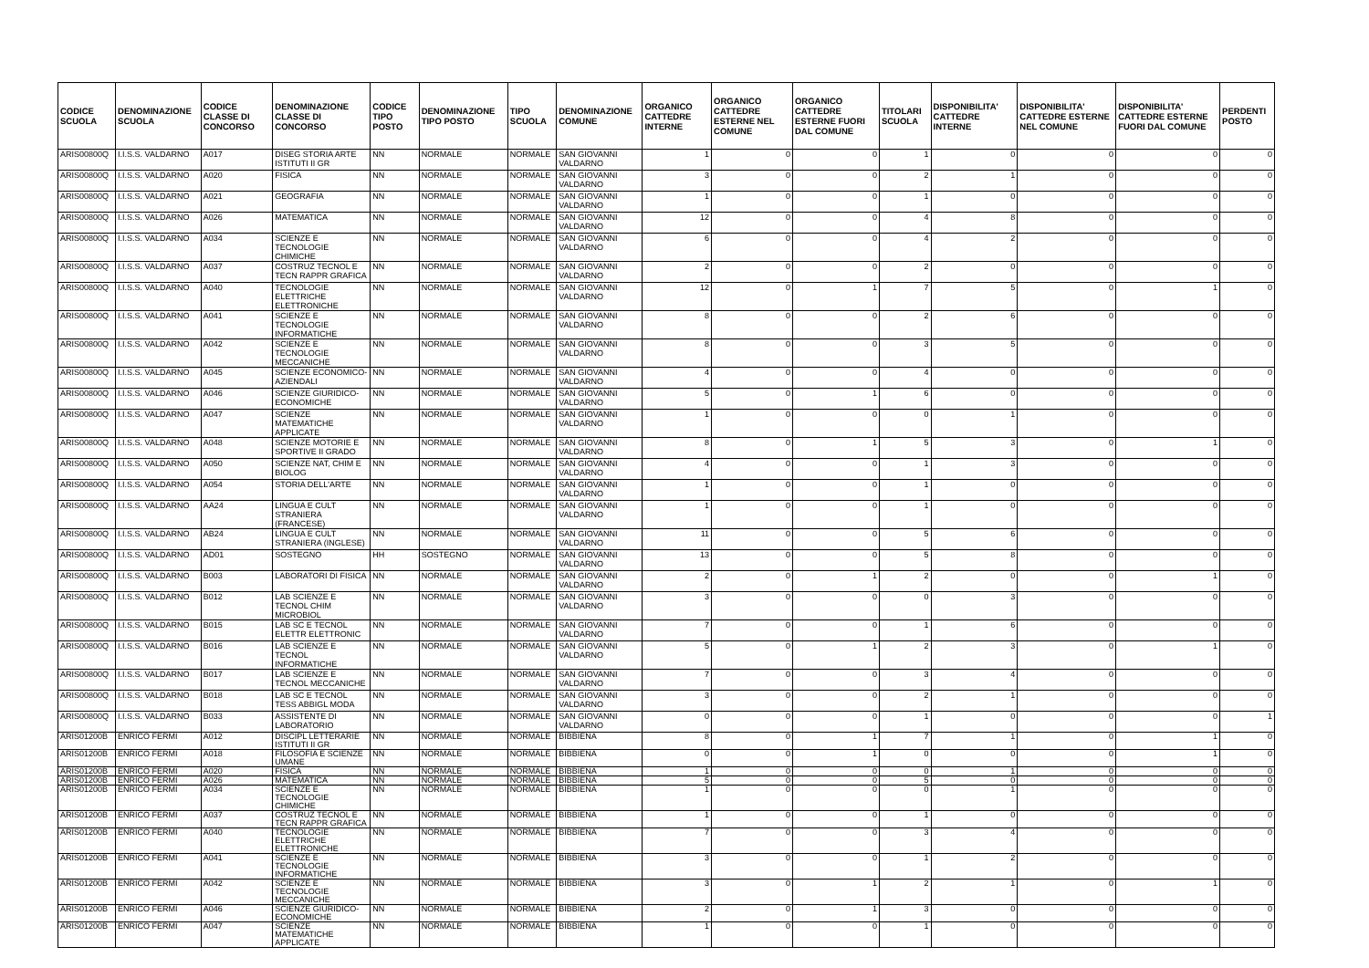| CODICE SCUOLA | DENOMINAZIONE SCUOLA | CODICE CLASSE DI CONCORSO | DENOMINAZIONE CLASSE DI CONCORSO | CODICE TIPO POSTO | DENOMINAZIONE TIPO POSTO | TIPO SCUOLA | DENOMINAZIONE COMUNE | ORGANICO CATTEDRE INTERNE | ORGANICO CATTEDRE ESTERNE NEL COMUNE | ORGANICO CATTEDRE ESTERNE FUORI DAL COMUNE | TITOLARI SCUOLA | DISPONIBILITA' CATTEDRE INTERNE | DISPONIBILITA' CATTEDRE ESTERNE NEL COMUNE | DISPONIBILITA' CATTEDRE ESTERNE FUORI DAL COMUNE | PERDENTI POSTO |
| --- | --- | --- | --- | --- | --- | --- | --- | --- | --- | --- | --- | --- | --- | --- | --- |
| ARIS00800Q | I.I.S.S. VALDARNO | A017 | DISEG STORIA ARTE ISTITUTI II GR | NN | NORMALE | NORMALE | SAN GIOVANNI VALDARNO | 1 | 0 | 0 | 1 | 0 | 0 | 0 | 0 |
| ARIS00800Q | I.I.S.S. VALDARNO | A020 | FISICA | NN | NORMALE | NORMALE | SAN GIOVANNI VALDARNO | 3 | 0 | 0 | 2 | 1 | 0 | 0 | 0 |
| ARIS00800Q | I.I.S.S. VALDARNO | A021 | GEOGRAFIA | NN | NORMALE | NORMALE | SAN GIOVANNI VALDARNO | 1 | 0 | 0 | 1 | 0 | 0 | 0 | 0 |
| ARIS00800Q | I.I.S.S. VALDARNO | A026 | MATEMATICA | NN | NORMALE | NORMALE | SAN GIOVANNI VALDARNO | 12 | 0 | 0 | 4 | 8 | 0 | 0 | 0 |
| ARIS00800Q | I.I.S.S. VALDARNO | A034 | SCIENZE E TECNOLOGIE CHIMICHE | NN | NORMALE | NORMALE | SAN GIOVANNI VALDARNO | 6 | 0 | 0 | 4 | 2 | 0 | 0 | 0 |
| ARIS00800Q | I.I.S.S. VALDARNO | A037 | COSTRUZ TECNOL E TECN RAPPR GRAFICA | NN | NORMALE | NORMALE | SAN GIOVANNI VALDARNO | 2 | 0 | 0 | 2 | 0 | 0 | 0 | 0 |
| ARIS00800Q | I.I.S.S. VALDARNO | A040 | TECNOLOGIE ELETTRICHE ELETTRONICHE | NN | NORMALE | NORMALE | SAN GIOVANNI VALDARNO | 12 | 0 | 1 | 7 | 5 | 0 | 1 | 0 |
| ARIS00800Q | I.I.S.S. VALDARNO | A041 | SCIENZE E TECNOLOGIE INFORMATICHE | NN | NORMALE | NORMALE | SAN GIOVANNI VALDARNO | 8 | 0 | 0 | 2 | 6 | 0 | 0 | 0 |
| ARIS00800Q | I.I.S.S. VALDARNO | A042 | SCIENZE E TECNOLOGIE MECCANICHE | NN | NORMALE | NORMALE | SAN GIOVANNI VALDARNO | 8 | 0 | 0 | 3 | 5 | 0 | 0 | 0 |
| ARIS00800Q | I.I.S.S. VALDARNO | A045 | SCIENZE ECONOMICO-AZIENDALI | NN | NORMALE | NORMALE | SAN GIOVANNI VALDARNO | 4 | 0 | 0 | 4 | 0 | 0 | 0 | 0 |
| ARIS00800Q | I.I.S.S. VALDARNO | A046 | SCIENZE GIURIDICO-ECONOMICHE | NN | NORMALE | NORMALE | SAN GIOVANNI VALDARNO | 5 | 0 | 1 | 6 | 0 | 0 | 0 | 0 |
| ARIS00800Q | I.I.S.S. VALDARNO | A047 | SCIENZE MATEMATICHE APPLICATE | NN | NORMALE | NORMALE | SAN GIOVANNI VALDARNO | 1 | 0 | 0 | 0 | 1 | 0 | 0 | 0 |
| ARIS00800Q | I.I.S.S. VALDARNO | A048 | SCIENZE MOTORIE E SPORTIVE II GRADO | NN | NORMALE | NORMALE | SAN GIOVANNI VALDARNO | 8 | 0 | 1 | 5 | 3 | 0 | 1 | 0 |
| ARIS00800Q | I.I.S.S. VALDARNO | A050 | SCIENZE NAT, CHIM E BIOLOG | NN | NORMALE | NORMALE | SAN GIOVANNI VALDARNO | 4 | 0 | 0 | 1 | 3 | 0 | 0 | 0 |
| ARIS00800Q | I.I.S.S. VALDARNO | A054 | STORIA DELL'ARTE | NN | NORMALE | NORMALE | SAN GIOVANNI VALDARNO | 1 | 0 | 0 | 1 | 0 | 0 | 0 | 0 |
| ARIS00800Q | I.I.S.S. VALDARNO | AA24 | LINGUA E CULT STRANIERA (FRANCESE) | NN | NORMALE | NORMALE | SAN GIOVANNI VALDARNO | 1 | 0 | 0 | 1 | 0 | 0 | 0 | 0 |
| ARIS00800Q | I.I.S.S. VALDARNO | AB24 | LINGUA E CULT STRANIERA (INGLESE) | NN | NORMALE | NORMALE | SAN GIOVANNI VALDARNO | 11 | 0 | 0 | 5 | 6 | 0 | 0 | 0 |
| ARIS00800Q | I.I.S.S. VALDARNO | AD01 | SOSTEGNO | HH | SOSTEGNO | NORMALE | SAN GIOVANNI VALDARNO | 13 | 0 | 0 | 5 | 8 | 0 | 0 | 0 |
| ARIS00800Q | I.I.S.S. VALDARNO | B003 | LABORATORI DI FISICA | NN | NORMALE | NORMALE | SAN GIOVANNI VALDARNO | 2 | 0 | 1 | 2 | 0 | 0 | 1 | 0 |
| ARIS00800Q | I.I.S.S. VALDARNO | B012 | LAB SCIENZE E TECNOL CHIM MICROBIOL | NN | NORMALE | NORMALE | SAN GIOVANNI VALDARNO | 3 | 0 | 0 | 0 | 3 | 0 | 0 | 0 |
| ARIS00800Q | I.I.S.S. VALDARNO | B015 | LAB SC E TECNOL ELETTR ELETTRONIC | NN | NORMALE | NORMALE | SAN GIOVANNI VALDARNO | 7 | 0 | 0 | 1 | 6 | 0 | 0 | 0 |
| ARIS00800Q | I.I.S.S. VALDARNO | B016 | LAB SCIENZE E TECNOL INFORMATICHE | NN | NORMALE | NORMALE | SAN GIOVANNI VALDARNO | 5 | 0 | 1 | 2 | 3 | 0 | 1 | 0 |
| ARIS00800Q | I.I.S.S. VALDARNO | B017 | LAB SCIENZE E TECNOL MECCANICHE | NN | NORMALE | NORMALE | SAN GIOVANNI VALDARNO | 7 | 0 | 0 | 3 | 4 | 0 | 0 | 0 |
| ARIS00800Q | I.I.S.S. VALDARNO | B018 | LAB SC E TECNOL TESS ABBIGL MODA | NN | NORMALE | NORMALE | SAN GIOVANNI VALDARNO | 3 | 0 | 0 | 2 | 1 | 0 | 0 | 0 |
| ARIS00800Q | I.I.S.S. VALDARNO | B033 | ASSISTENTE DI LABORATORIO | NN | NORMALE | NORMALE | SAN GIOVANNI VALDARNO | 0 | 0 | 0 | 1 | 0 | 0 | 0 | 1 |
| ARIS01200B | ENRICO FERMI | A012 | DISCIPL LETTERARIE ISTITUTI II GR | NN | NORMALE | NORMALE | BIBBIENA | 8 | 0 | 1 | 7 | 1 | 0 | 1 | 0 |
| ARIS01200B | ENRICO FERMI | A018 | FILOSOFIA E SCIENZE UMANE | NN | NORMALE | NORMALE | BIBBIENA | 0 | 0 | 1 | 0 | 0 | 0 | 1 | 0 |
| ARIS01200B | ENRICO FERMI | A020 | FISICA | NN | NORMALE | NORMALE | BIBBIENA | 1 | 0 | 0 | 0 | 1 | 0 | 0 | 0 |
| ARIS01200B | ENRICO FERMI | A026 | MATEMATICA | NN | NORMALE | NORMALE | BIBBIENA | 5 | 0 | 0 | 5 | 0 | 0 | 0 | 0 |
| ARIS01200B | ENRICO FERMI | A034 | SCIENZE E TECNOLOGIE CHIMICHE | NN | NORMALE | NORMALE | BIBBIENA | 1 | 0 | 0 | 0 | 1 | 0 | 0 | 0 |
| ARIS01200B | ENRICO FERMI | A037 | COSTRUZ TECNOL E TECN RAPPR GRAFICA | NN | NORMALE | NORMALE | BIBBIENA | 1 | 0 | 0 | 1 | 0 | 0 | 0 | 0 |
| ARIS01200B | ENRICO FERMI | A040 | TECNOLOGIE ELETTRICHE ELETTRONICHE | NN | NORMALE | NORMALE | BIBBIENA | 7 | 0 | 0 | 3 | 4 | 0 | 0 | 0 |
| ARIS01200B | ENRICO FERMI | A041 | SCIENZE E TECNOLOGIE INFORMATICHE | NN | NORMALE | NORMALE | BIBBIENA | 3 | 0 | 0 | 1 | 2 | 0 | 0 | 0 |
| ARIS01200B | ENRICO FERMI | A042 | SCIENZE E TECNOLOGIE MECCANICHE | NN | NORMALE | NORMALE | BIBBIENA | 3 | 0 | 1 | 2 | 1 | 0 | 1 | 0 |
| ARIS01200B | ENRICO FERMI | A046 | SCIENZE GIURIDICO-ECONOMICHE | NN | NORMALE | NORMALE | BIBBIENA | 2 | 0 | 1 | 3 | 0 | 0 | 0 | 0 |
| ARIS01200B | ENRICO FERMI | A047 | SCIENZE MATEMATICHE APPLICATE | NN | NORMALE | NORMALE | BIBBIENA | 1 | 0 | 0 | 1 | 0 | 0 | 0 | 0 |